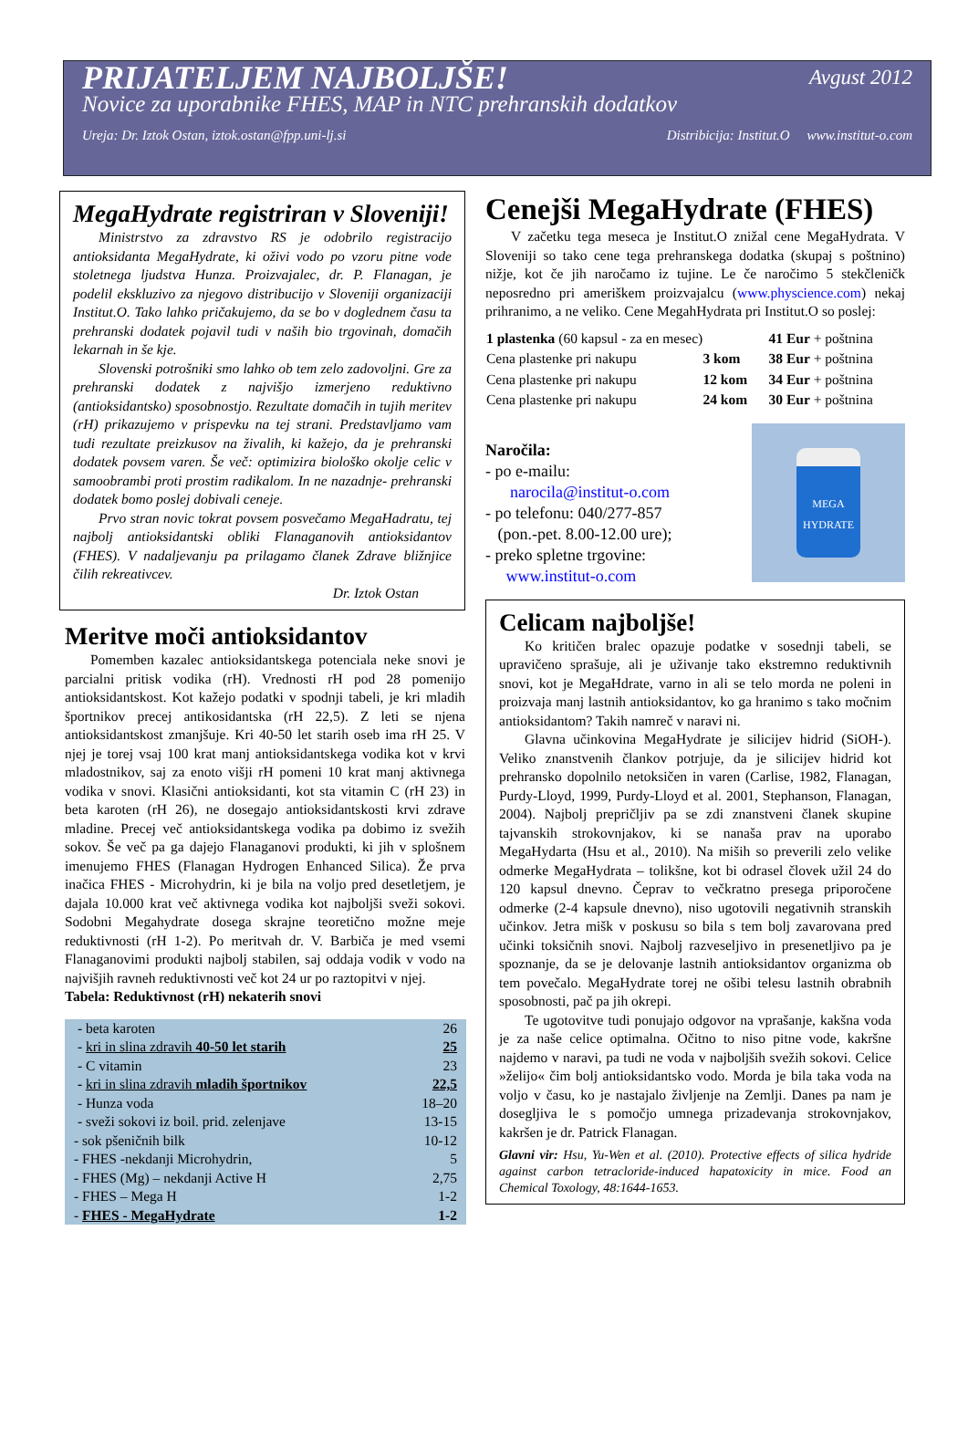PRIJATELJEM NAJBOLJŠE!
Avgust 2012
Novice za uporabnike FHES, MAP in NTC prehranskih dodatkov
Ureja: Dr. Iztok Ostan, iztok.ostan@fpp.uni-lj.si Distribicija: Institut.O www.institut-o.com
MegaHydrate registriran v Sloveniji!
Ministrstvo za zdravstvo RS je odobrilo registracijo antioksidanta MegaHydrate, ki oživi vodo po vzoru pitne vode stoletnega ljudstva Hunza. Proizvajalec, dr. P. Flanagan, je podelil ekskluzivo za njegovo distribucijo v Sloveniji organizaciji Institut.O. Tako lahko pričakujemo, da se bo v doglednem času ta prehranski dodatek pojavil tudi v naših bio trgovinah, domačih lekarnah in še kje.
Slovenski potrošniki smo lahko ob tem zelo zadovoljni. Gre za prehranski dodatek z najvišjo izmerjeno reduktivno (antioksidantsko) sposobnostjo. Rezultate domačih in tujih meritev (rH) prikazujemo v prispevku na tej strani. Predstavljamo vam tudi rezultate preizkusov na živalih, ki kažejo, da je prehranski dodatek povsem varen. Še več: optimizira biološko okolje celic v samoobrambi proti prostim radikalom. In ne nazadnje- prehranski dodatek bomo poslej dobivali ceneje.
Prvo stran novic tokrat povsem posvečamo MegaHadratu, tej najbolj antioksidantski obliki Flanaganovih antioksidantov (FHES). V nadaljevanju pa prilagamo članek Zdrave bližnjice čilih rekreativcev.
Dr. Iztok Ostan
Meritve moči antioksidantov
Pomemben kazalec antioksidantskega potenciala neke snovi je parcialni pritisk vodika (rH). Vrednosti rH pod 28 pomenijo antioksidantskost. Kot kažejo podatki v spodnji tabeli, je kri mladih športnikov precej antikosidantska (rH 22,5). Z leti se njena antioksidantskost zmanjšuje. Kri 40-50 let starih oseb ima rH 25. V njej je torej vsaj 100 krat manj antioksidantskega vodika kot v krvi mladostnikov, saj za enoto višji rH pomeni 10 krat manj aktivnega vodika v snovi. Klasični antioksidanti, kot sta vitamin C (rH 23) in beta karoten (rH 26), ne dosegajo antioksidantskosti krvi zdrave mladine. Precej več antioksidantskega vodika pa dobimo iz svežih sokov. Še več pa ga dajejo Flanaganovi produkti, ki jih v splošnem imenujemo FHES (Flanagan Hydrogen Enhanced Silica). Že prva inačica FHES - Microhydrin, ki je bila na voljo pred desetletjem, je dajala 10.000 krat več aktivnega vodika kot najboljši sveži sokovi. Sodobni Megahydrate dosega skrajne teoretično možne meje reduktivnosti (rH 1-2). Po meritvah dr. V. Barbiča je med vsemi Flanaganovimi produkti najbolj stabilen, saj oddaja vodik v vodo na najvišjih ravneh reduktivnosti več kot 24 ur po raztopitvi v njej.
Tabela: Reduktivnost (rH) nekaterih snovi
| - beta karoten | 26 |
| - kri in slina zdravih 40-50 let starih | 25 |
| - C vitamin | 23 |
| - kri in slina zdravih mladih športnikov | 22,5 |
| - Hunza voda | 18–20 |
| - sveži sokovi iz boil. prid. zelenjave | 13-15 |
| - sok pšeničnih bilk | 10-12 |
| - FHES -nekdanji Microhydrin, | 5 |
| - FHES (Mg) – nekdanji Active H | 2,75 |
| - FHES – Mega H | 1-2 |
| - FHES - MegaHydrate | 1-2 |
Cenejši MegaHydrate (FHES)
V začetku tega meseca je Institut.O znižal cene MegaHydrata. V Sloveniji so tako cene tega prehranskega dodatka (skupaj s poštnino) nižje, kot če jih naročamo iz tujine. Le če naročimo 5 stekčleničk neposredno pri ameriškem proizvajalcu (www.physcience.com) nekaj prihranimo, a ne veliko. Cene MegahHydrata pri Institut.O so poslej:
| 1 plastenka (60 kapsul - za en mesec) | | 41 Eur + poštnina |
| Cena plastenke pri nakupu | 3 kom | 38 Eur + poštnina |
| Cena plastenke pri nakupu | 12 kom | 34 Eur + poštnina |
| Cena plastenke pri nakupu | 24 kom | 30 Eur + poštnina |
Naročila:
- po e-mailu:
narocila@institut-o.com
- po telefonu: 040/277-857
(pon.-pet. 8.00-12.00 ure);
- preko spletne trgovine:
www.institut-o.com
MEGA HYDRATE
Celicam najboljše!
Ko kritičen bralec opazuje podatke v sosednji tabeli, se upravičeno sprašuje, ali je uživanje tako ekstremno reduktivnih snovi, kot je MegaHdrate, varno in ali se telo morda ne poleni in proizvaja manj lastnih antioksidantov, ko ga hranimo s tako močnim antioksidantom? Takih namreč v naravi ni.
Glavna učinkovina MegaHydrate je silicijev hidrid (SiOH-). Veliko znanstvenih člankov potrjuje, da je silicijev hidrid kot prehransko dopolnilo netoksičen in varen (Carlise, 1982, Flanagan, Purdy-Lloyd, 1999, Purdy-Lloyd et al. 2001, Stephanson, Flanagan, 2004). Najbolj prepričljiv pa se zdi znanstveni članek skupine tajvanskih strokovnjakov, ki se nanaša prav na uporabo MegaHydarta (Hsu et al., 2010). Na miših so preverili zelo velike odmerke MegaHydrata – tolikšne, kot bi odrasel človek užil 24 do 120 kapsul dnevno. Čeprav to večkratno presega priporočene odmerke (2-4 kapsule dnevno), niso ugotovili negativnih stranskih učinkov. Jetra mišk v poskusu so bila s tem bolj zavarovana pred učinki toksičnih snovi. Najbolj razveseljivo in presenetljivo pa je spoznanje, da se je delovanje lastnih antioksidantov organizma ob tem povečalo. MegaHydrate torej ne ošibi telesu lastnih obrabnih sposobnosti, pač pa jih okrepi.
Te ugotovitve tudi ponujajo odgovor na vprašanje, kakšna voda je za naše celice optimalna. Očitno to niso pitne vode, kakršne najdemo v naravi, pa tudi ne voda v najboljših svežih sokovi. Celice »želijo« čim bolj antioksidantsko vodo. Morda je bila taka voda na voljo v času, ko je nastajalo življenje na Zemlji. Danes pa nam je dosegljiva le s pomočjo umnega prizadevanja strokovnjakov, kakršen je dr. Patrick Flanagan.
Glavni vir: Hsu, Yu-Wen et al. (2010). Protective effects of silica hydride against carbon tetracloride-induced hapatoxicity in mice. Food an Chemical Toxology, 48:1644-1653.